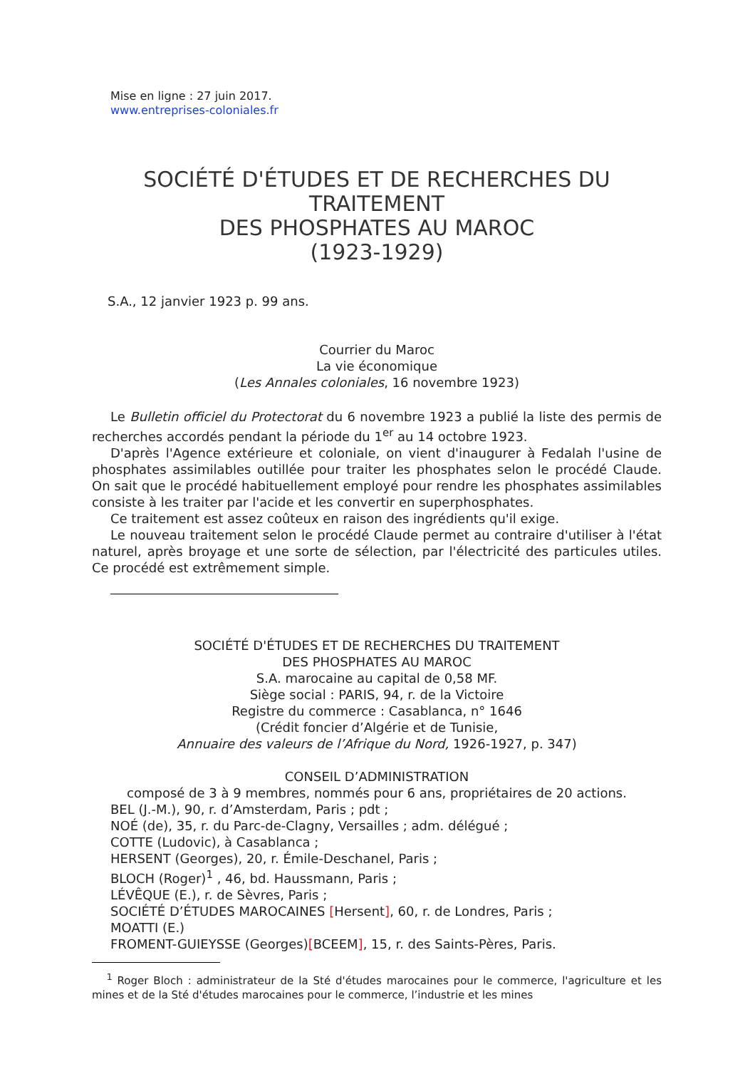Mise en ligne : 27 juin 2017.
www.entreprises-coloniales.fr
SOCIÉTÉ D'ÉTUDES ET DE RECHERCHES DU TRAITEMENT
DES PHOSPHATES AU MAROC
(1923-1929)
S.A., 12 janvier 1923 p. 99 ans.
Courrier du Maroc
La vie économique
(Les Annales coloniales, 16 novembre 1923)
Le Bulletin officiel du Protectorat du 6 novembre 1923 a publié la liste des permis de recherches accordés pendant la période du 1<sup>er</sup> au 14 octobre 1923.
D'après l'Agence extérieure et coloniale, on vient d'inaugurer à Fedalah l'usine de phosphates assimilables outillée pour traiter les phosphates selon le procédé Claude. On sait que le procédé habituellement employé pour rendre les phosphates assimilables consiste à les traiter par l'acide et les convertir en superphosphates.
Ce traitement est assez coûteux en raison des ingrédients qu'il exige.
Le nouveau traitement selon le procédé Claude permet au contraire d'utiliser à l'état naturel, après broyage et une sorte de sélection, par l'électricité des particules utiles. Ce procédé est extrêmement simple.
SOCIÉTÉ D'ÉTUDES ET DE RECHERCHES DU TRAITEMENT
DES PHOSPHATES AU MAROC
S.A. marocaine au capital de 0,58 MF.
Siège social : PARIS, 94, r. de la Victoire
Registre du commerce : Casablanca, n° 1646
(Crédit foncier d’Algérie et de Tunisie,
Annuaire des valeurs de l’Afrique du Nord, 1926-1927, p. 347)
CONSEIL D’ADMINISTRATION
composé de 3 à 9 membres, nommés pour 6 ans, propriétaires de 20 actions.
BEL (J.-M.), 90, r. d’Amsterdam, Paris ; pdt ;
NOÉ (de), 35, r. du Parc-de-Clagny, Versailles ; adm. délégué ;
COTTE (Ludovic), à Casablanca ;
HERSENT (Georges), 20, r. Émile-Deschanel, Paris ;
BLOCH (Roger)<sup>1</sup> , 46, bd. Haussmann, Paris ;
LÉVÊQUE (E.), r. de Sèvres, Paris ;
SOCIÉTÉ D’ÉTUDES MAROCAINES [Hersent], 60, r. de Londres, Paris ;
MOATTI (E.)
FROMENT-GUIEYSSE (Georges)[BCEEM], 15, r. des Saints-Pères, Paris.
<sup>1</sup> Roger Bloch : administrateur de la Sté d'études marocaines pour le commerce, l'agriculture et les mines et de la Sté d'études marocaines pour le commerce, l’industrie et les mines